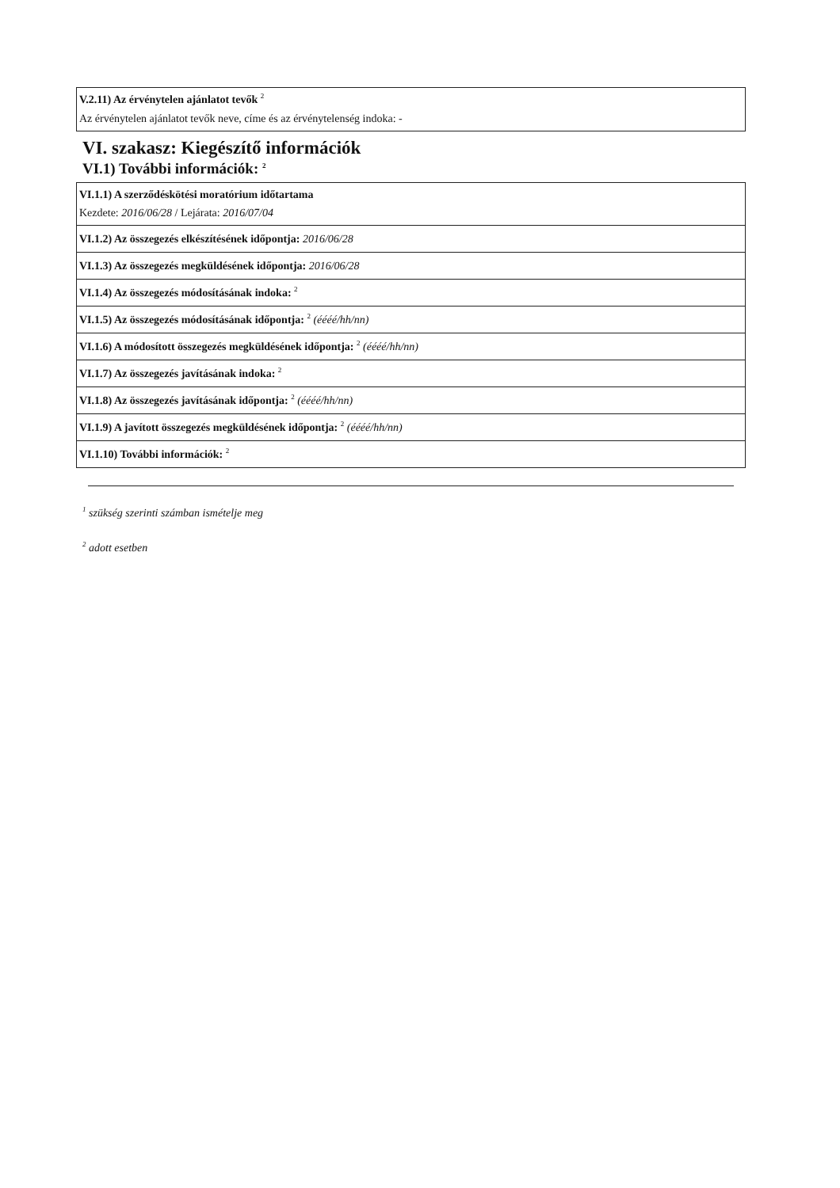| V.2.11) Az érvénytelen ajánlatot tevők <sup>2</sup> Az érvénytelen ajánlatot tevők neve, címe és az érvénytelenség indoka: - |
VI. szakasz: Kiegészítő információk
VI.1) További információk: <sup>2</sup>
| VI.1.1) A szerződéskötési moratórium időtartama Kezdete: 2016/06/28 / Lejárata: 2016/07/04 |
| VI.1.2) Az összegezés elkészítésének időpontja: 2016/06/28 |
| VI.1.3) Az összegezés megküldésének időpontja: 2016/06/28 |
| VI.1.4) Az összegezés módosításának indoka: <sup>2</sup> |
| VI.1.5) Az összegezés módosításának időpontja: <sup>2</sup> (éééé/hh/nn) |
| VI.1.6) A módosított összegezés megküldésének időpontja: <sup>2</sup> (éééé/hh/nn) |
| VI.1.7) Az összegezés javításának indoka: <sup>2</sup> |
| VI.1.8) Az összegezés javításának időpontja: <sup>2</sup> (éééé/hh/nn) |
| VI.1.9) A javított összegezés megküldésének időpontja: <sup>2</sup> (éééé/hh/nn) |
| VI.1.10) További információk: <sup>2</sup> |
<sup>1</sup> szükség szerinti számban ismételje meg
<sup>2</sup> adott esetben